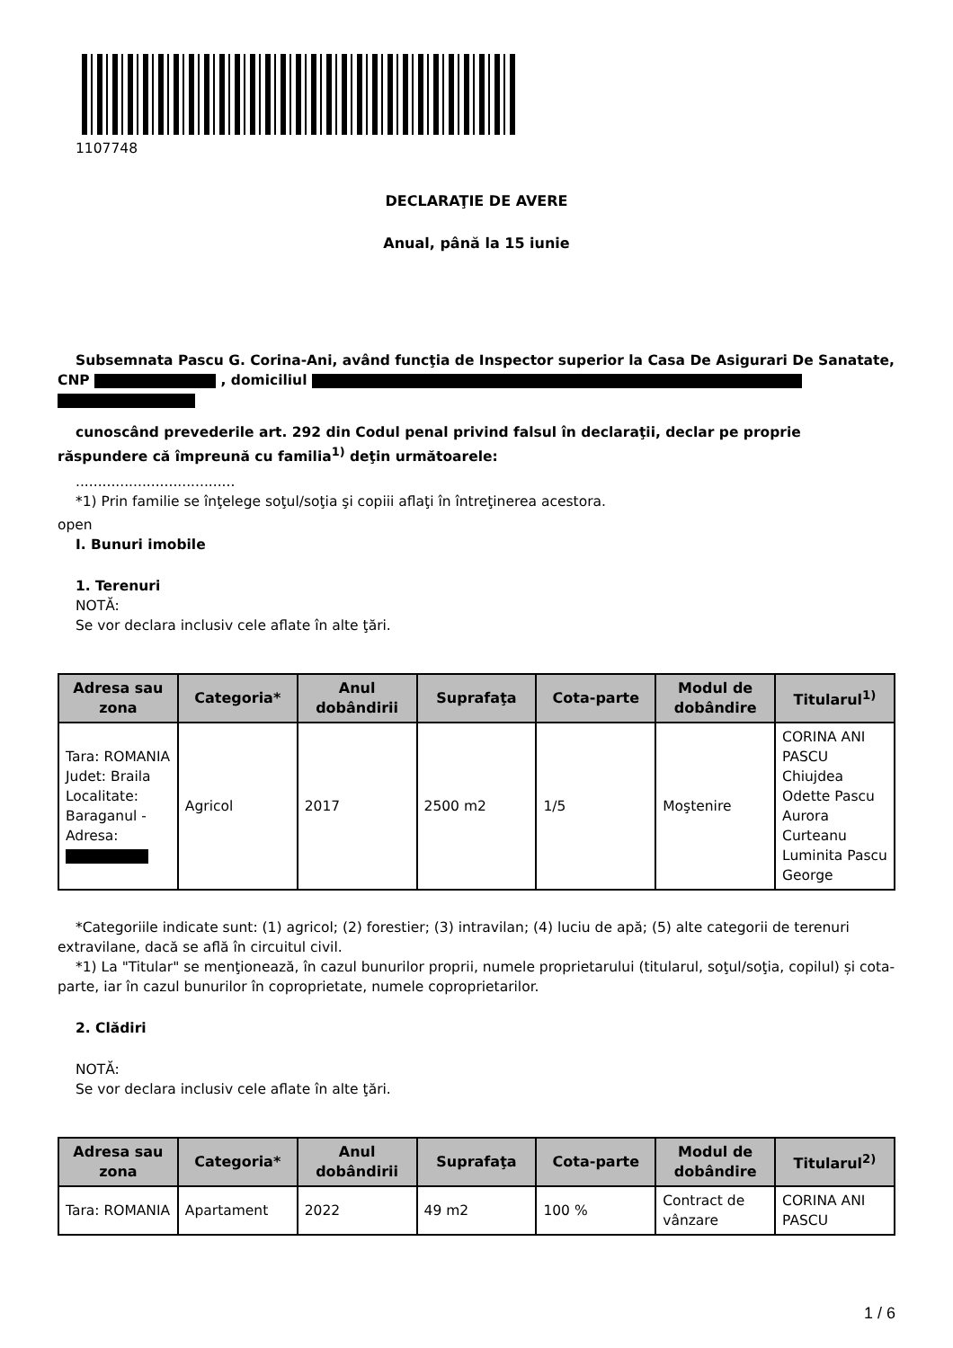1107748
DECLARAŢIE DE AVERE
Anual, până la 15 iunie
Subsemnata Pascu G. Corina-Ani, având funcţia de Inspector superior la Casa De Asigurari De Sanatate, CNP , domiciliul
cunoscând prevederile art. 292 din Codul penal privind falsul în declaraţii, declar pe proprie răspundere că împreună cu familia<sup>1)</sup> deţin următoarele:
....................................
*1) Prin familie se înţelege soţul/soţia şi copiii aflaţi în întreţinerea acestora.
open
I. Bunuri imobile
1. Terenuri
NOTĂ:
Se vor declara inclusiv cele aflate în alte ţări.
| Adresa sau zona | Categoria* | Anul dobândirii | Suprafaţa | Cota-parte | Modul de dobândire | Titularul<sup>1)</sup> |
| --- | --- | --- | --- | --- | --- | --- |
| Tara: ROMANIA Judet: Braila Localitate: Baraganul - Adresa: | Agricol | 2017 | 2500 m2 | 1/5 | Moştenire | CORINA ANI PASCU Chiujdea Odette Pascu Aurora Curteanu Luminita Pascu George |
*Categoriile indicate sunt: (1) agricol; (2) forestier; (3) intravilan; (4) luciu de apă; (5) alte categorii de terenuri extravilane, dacă se află în circuitul civil.
*1) La "Titular" se menţionează, în cazul bunurilor proprii, numele proprietarului (titularul, soţul/soţia, copilul) și cota-parte, iar în cazul bunurilor în coproprietate, numele coproprietarilor.
2. Clădiri
NOTĂ:
Se vor declara inclusiv cele aflate în alte ţări.
| Adresa sau zona | Categoria* | Anul dobândirii | Suprafaţa | Cota-parte | Modul de dobândire | Titularul<sup>2)</sup> |
| --- | --- | --- | --- | --- | --- | --- |
| Tara: ROMANIA | Apartament | 2022 | 49 m2 | 100 % | Contract de vânzare | CORINA ANI PASCU |
1 / 6